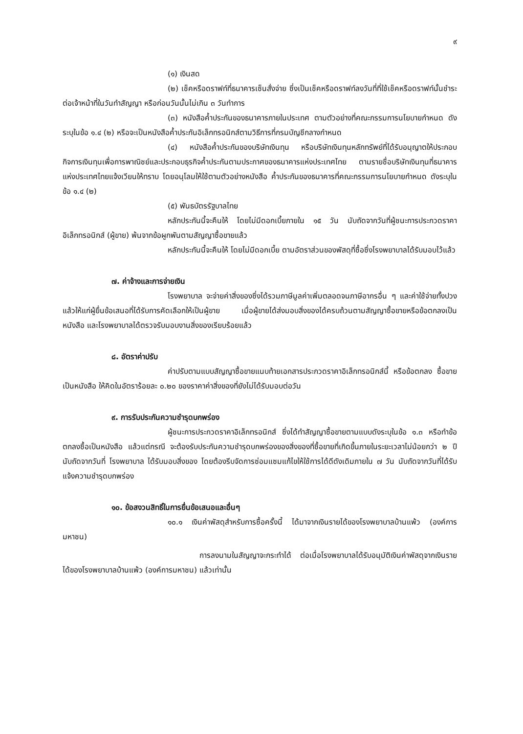๙
(๑) เงินสด
(๒) เช็คหรือดราฟท์ที่ธนาคารเซ็นสั่งจ่าย ซึ่งเป็นเช็คหรือดราฟท์ลงวันที่ที่ใช้เช็คหรือดราฟท์นั้นชำระต่อเจ้าหน้าที่ในวันทำสัญญา หรือก่อนวันนั้นไม่เกิน ๓ วันทำการ
(๓) หนังสือค้ำประกันของธนาคารภายในประเทศ ตามตัวอย่างที่คณะกรรมการนโยบายกำหนด ดังระบุในข้อ ๑.๔ (๒) หรือจะเป็นหนังสือค้ำประกันอิเล็กทรอนิกส์ตามวิธีการที่กรมบัญชีกลางกำหนด
(๔) หนังสือค้ำประกันของบริษัทเงินทุน หรือบริษัทเงินทุนหลักทรัพย์ที่ได้รับอนุญาตให้ประกอบกิจการเงินทุนเพื่อการพาณิชย์และประกอบธุรกิจค้ำประกันตามประกาศของธนาคารแห่งประเทศไทย ตามรายชื่อบริษัทเงินทุนที่ธนาคารแห่งประเทศไทยแจ้งเวียนให้ทราบ โดยอนุโลมให้ใช้ตามตัวอย่างหนังสือ ค้ำประกันของธนาคารที่คณะกรรมการนโยบายกำหนด ดังระบุในข้อ ๑.๔ (๒)
(๕) พันธบัตรรัฐบาลไทย
หลักประกันนี้จะคืนให้ โดยไม่มีดอกเบี้ยภายใน ๑๕ วัน นับถัดจากวันที่ผู้ชนะการประกวดราคาอิเล็กทรอนิกส์ (ผู้ขาย) พ้นจากข้อผูกพันตามสัญญาซื้อขายแล้ว
หลักประกันนี้จะคืนให้ โดยไม่มีดอกเบี้ย ตามอัตราส่วนของพัสดุที่ซื้อซึ่งโรงพยาบาลได้รับมอบไว้แล้ว
๗. ค่าจ้างและการจ่ายเงิน
โรงพยาบาล จะจ่ายค่าสิ่งของซึ่งได้รวมภาษีมูลค่าเพิ่มตลอดจนภาษีอากรอื่น ๆ และค่าใช้จ่ายทั้งปวงแล้วให้แก่ผู้ยื่นข้อเสนอที่ได้รับการคัดเลือกให้เป็นผู้ขาย เมื่อผู้ขายได้ส่งมอบสิ่งของได้ครบถ้วนตามสัญญาซื้อขายหรือข้อตกลงเป็นหนังสือ และโรงพยาบาลได้ตรวจรับมอบงานสิ่งของเรียบร้อยแล้ว
๘. อัตราค่าปรับ
ค่าปรับตามแบบสัญญาซื้อขายแนบท้ายเอกสารประกวดราคาอิเล็กทรอนิกส์นี้ หรือข้อตกลง ซื้อขายเป็นหนังสือ ให้คิดในอัตราร้อยละ ๐.๒๐ ของราคาค่าสิ่งของที่ยังไม่ได้รับมอบต่อวัน
๙. การรับประกันความชำรุดบกพร่อง
ผู้ชนะการประกวดราคาอิเล็กทรอนิกส์ ซึ่งได้ทำสัญญาซื้อขายตามแบบดังระบุในข้อ ๑.๓ หรือทำข้อตกลงซื้อเป็นหนังสือ แล้วแต่กรณี จะต้องรับประกันความชำรุดบกพร่องของสิ่งของที่ซื้อขายที่เกิดขึ้นภายในระยะเวลาไม่น้อยกว่า ๒ ปี นับถัดจากวันที่ โรงพยาบาล ได้รับมอบสิ่งของ โดยต้องรีบจัดการซ่อมแซมแก้ไขให้ใช้การได้ดีดังเดิมภายใน ๗ วัน นับถัดจากวันที่ได้รับแจ้งความชำรุดบกพร่อง
๑๐. ข้อสงวนสิทธิ์ในการยื่นข้อเสนอและอื่นๆ
๑๐.๑ เงินค่าพัสดุสำหรับการซื้อครั้งนี้ ได้มาจากเงินรายได้ของโรงพยาบาลบ้านแพ้ว (องค์การมหาชน)
การลงนามในสัญญาจะกระทำได้ ต่อเมื่อโรงพยาบาลได้รับอนุมัติเงินค่าพัสดุจากเงินรายได้ของโรงพยาบาลบ้านแพ้ว (องค์การมหาชน) แล้วเท่านั้น